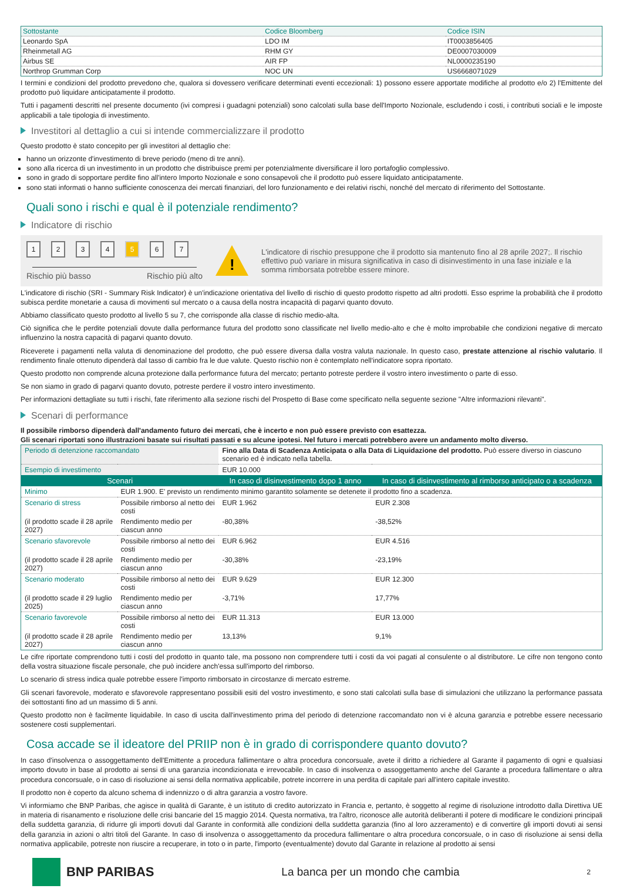| Sottostante | Codice Bloomberg | Codice ISIN |
| --- | --- | --- |
| Leonardo SpA | LDO IM | IT0003856405 |
| Rheinmetall AG | RHM GY | DE0007030009 |
| Airbus SE | AIR FP | NL0000235190 |
| Northrop Grumman Corp | NOC UN | US6668071029 |
I termini e condizioni del prodotto prevedono che, qualora si dovessero verificare determinati eventi eccezionali: 1) possono essere apportate modifiche al prodotto e/o 2) l'Emittente del prodotto può liquidare anticipatamente il prodotto.
Tutti i pagamenti descritti nel presente documento (ivi compresi i guadagni potenziali) sono calcolati sulla base dell'Importo Nozionale, escludendo i costi, i contributi sociali e le imposte applicabili a tale tipologia di investimento.
Investitori al dettaglio a cui si intende commercializzare il prodotto
Questo prodotto è stato concepito per gli investitori al dettaglio che:
hanno un orizzonte d'investimento di breve periodo (meno di tre anni).
sono alla ricerca di un investimento in un prodotto che distribuisce premi per potenzialmente diversificare il loro portafoglio complessivo.
sono in grado di sopportare perdite fino all'intero Importo Nozionale e sono consapevoli che il prodotto può essere liquidato anticipatamente.
sono stati informati o hanno sufficiente conoscenza dei mercati finanziari, del loro funzionamento e dei relativi rischi, nonché del mercato di riferimento del Sottostante.
Quali sono i rischi e qual è il potenziale rendimento?
Indicatore di rischio
1234 5 6 7
Rischio più basso Rischio più alto
!
L'indicatore di rischio presuppone che il prodotto sia mantenuto fino al 28 aprile 2027;. Il rischio effettivo può variare in misura significativa in caso di disinvestimento in una fase iniziale e la somma rimborsata potrebbe essere minore.
L'indicatore di rischio (SRI - Summary Risk Indicator) è un'indicazione orientativa del livello di rischio di questo prodotto rispetto ad altri prodotti. Esso esprime la probabilità che il prodotto subisca perdite monetarie a causa di movimenti sul mercato o a causa della nostra incapacità di pagarvi quanto dovuto.
Abbiamo classificato questo prodotto al livello 5 su 7, che corrisponde alla classe di rischio medio-alta.
Ciò significa che le perdite potenziali dovute dalla performance futura del prodotto sono classificate nel livello medio-alto e che è molto improbabile che condizioni negative di mercato influenzino la nostra capacità di pagarvi quanto dovuto.
Riceverete i pagamenti nella valuta di denominazione del prodotto, che può essere diversa dalla vostra valuta nazionale. In questo caso, prestate attenzione al rischio valutario. Il rendimento finale ottenuto dipenderà dal tasso di cambio fra le due valute. Questo rischio non è contemplato nell'indicatore sopra riportato.
Questo prodotto non comprende alcuna protezione dalla performance futura del mercato; pertanto potreste perdere il vostro intero investimento o parte di esso.
Se non siamo in grado di pagarvi quanto dovuto, potreste perdere il vostro intero investimento.
Per informazioni dettagliate su tutti i rischi, fate riferimento alla sezione rischi del Prospetto di Base come specificato nella seguente sezione "Altre informazioni rilevanti".
Scenari di performance
Il possibile rimborso dipenderà dall'andamento futuro dei mercati, che è incerto e non può essere previsto con esattezza.
Gli scenari riportati sono illustrazioni basate sui risultati passati e su alcune ipotesi. Nel futuro i mercati potrebbero avere un andamento molto diverso.
| Periodo di detenzione raccomandato | | Fino alla Data di Scadenza Anticipata o alla Data di Liquidazione del prodotto. Può essere diverso in ciascuno scenario ed è indicato nella tabella. | |
| Esempio di investimento | | EUR 10.000 | |
| Scenari | | In caso di disinvestimento dopo 1 anno | In caso di disinvestimento al rimborso anticipato o a scadenza |
| Minimo | EUR 1.900. E' previsto un rendimento minimo garantito solamente se detenete il prodotto fino a scadenza. | | |
| Scenario di stress | Possibile rimborso al netto dei costi | EUR 1.962 | EUR 2.308 |
| (il prodotto scade il 28 aprile 2027) | Rendimento medio per ciascun anno | -80,38% | -38,52% |
| Scenario sfavorevole | Possibile rimborso al netto dei costi | EUR 6.962 | EUR 4.516 |
| (il prodotto scade il 28 aprile 2027) | Rendimento medio per ciascun anno | -30,38% | -23,19% |
| Scenario moderato | Possibile rimborso al netto dei costi | EUR 9.629 | EUR 12.300 |
| (il prodotto scade il 29 luglio 2025) | Rendimento medio per ciascun anno | -3,71% | 17,77% |
| Scenario favorevole | Possibile rimborso al netto dei costi | EUR 11.313 | EUR 13.000 |
| (il prodotto scade il 28 aprile 2027) | Rendimento medio per ciascun anno | 13,13% | 9,1% |
Le cifre riportate comprendono tutti i costi del prodotto in quanto tale, ma possono non comprendere tutti i costi da voi pagati al consulente o al distributore. Le cifre non tengono conto della vostra situazione fiscale personale, che può incidere anch'essa sull'importo del rimborso.
Lo scenario di stress indica quale potrebbe essere l'importo rimborsato in circostanze di mercato estreme.
Gli scenari favorevole, moderato e sfavorevole rappresentano possibili esiti del vostro investimento, e sono stati calcolati sulla base di simulazioni che utilizzano la performance passata dei sottostanti fino ad un massimo di 5 anni.
Questo prodotto non è facilmente liquidabile. In caso di uscita dall'investimento prima del periodo di detenzione raccomandato non vi è alcuna garanzia e potrebbe essere necessario sostenere costi supplementari.
Cosa accade se il ideatore del PRIIP non è in grado di corrispondere quanto dovuto?
In caso d'insolvenza o assoggettamento dell'Emittente a procedura fallimentare o altra procedura concorsuale, avete il diritto a richiedere al Garante il pagamento di ogni e qualsiasi importo dovuto in base al prodotto ai sensi di una garanzia incondizionata e irrevocabile. In caso di insolvenza o assoggettamento anche del Garante a procedura fallimentare o altra procedura concorsuale, o in caso di risoluzione ai sensi della normativa applicabile, potrete incorrere in una perdita di capitale pari all'intero capitale investito.
Il prodotto non è coperto da alcuno schema di indennizzo o di altra garanzia a vostro favore.
Vi informiamo che BNP Paribas, che agisce in qualità di Garante, è un istituto di credito autorizzato in Francia e, pertanto, è soggetto al regime di risoluzione introdotto dalla Direttiva UE in materia di risanamento e risoluzione delle crisi bancarie del 15 maggio 2014. Questa normativa, tra l'altro, riconosce alle autorità deliberanti il potere di modificare le condizioni principali della suddetta garanzia, di ridurre gli importi dovuti dal Garante in conformità alle condizioni della suddetta garanzia (fino al loro azzeramento) e di convertire gli importi dovuti ai sensi della garanzia in azioni o altri titoli del Garante. In caso di insolvenza o assoggettamento da procedura fallimentare o altra procedura concorsuale, o in caso di risoluzione ai sensi della normativa applicabile, potreste non riuscire a recuperare, in toto o in parte, l'importo (eventualmente) dovuto dal Garante in relazione al prodotto ai sensi
BNP PARIBAS
La banca per un mondo che cambia 2